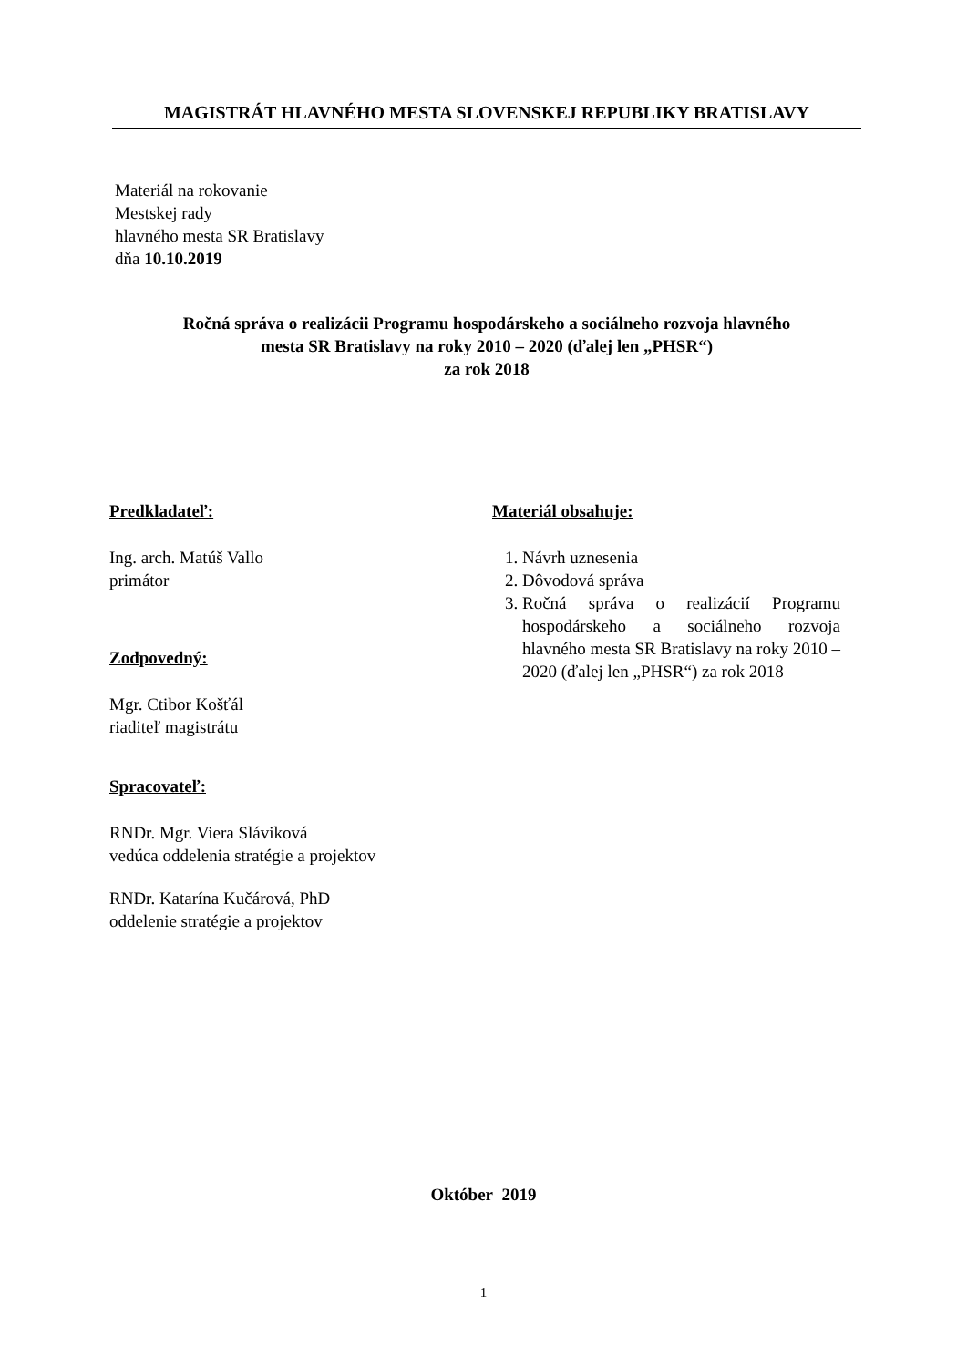MAGISTRÁT HLAVNÉHO MESTA SLOVENSKEJ REPUBLIKY BRATISLAVY
Materiál na rokovanie
Mestskej rady
hlavného mesta SR Bratislavy
dňa 10.10.2019
Ročná správa o realizácii Programu hospodárskeho a sociálneho rozvoja hlavného
mesta SR Bratislavy na roky 2010 – 2020 (ďalej len „PHSR“)
za rok 2018
Predkladateľ:
Ing. arch. Matúš Vallo
primátor
Zodpovedný:
Mgr. Ctibor Košťál
riaditeľ magistrátu
Spracovateľ:
RNDr. Mgr. Viera Sláviková
vedúca oddelenia stratégie a projektov
RNDr. Katarína Kučárová, PhD
oddelenie stratégie a projektov
Materiál obsahuje:
1. Návrh uznesenia
2. Dôvodová správa
3. Ročná správa o realizácií Programu hospodárskeho a sociálneho rozvoja hlavného mesta SR Bratislavy na roky 2010 – 2020 (ďalej len „PHSR“) za rok 2018
Október 2019
1